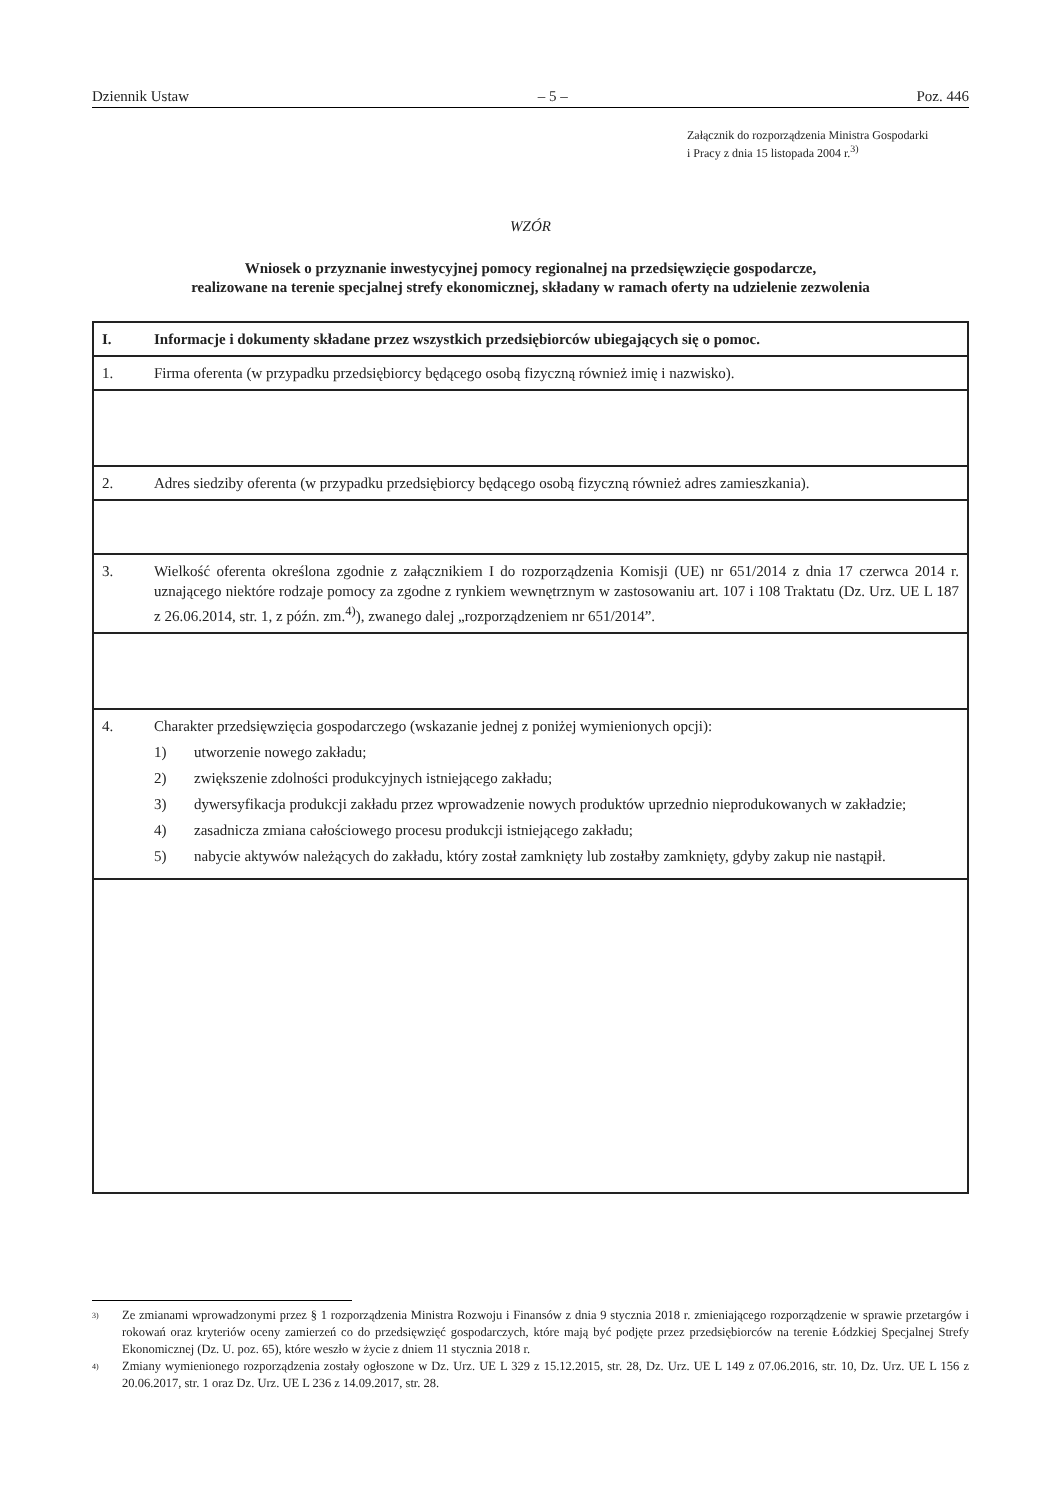Dziennik Ustaw – 5 – Poz. 446
Załącznik do rozporządzenia Ministra Gospodarki
i Pracy z dnia 15 listopada 2004 r.<sup>3)</sup>
WZÓR
Wniosek o przyznanie inwestycyjnej pomocy regionalnej na przedsięwzięcie gospodarcze,
realizowane na terenie specjalnej strefy ekonomicznej, składany w ramach oferty na udzielenie zezwolenia
| I. | Informacje i dokumenty składane przez wszystkich przedsiębiorców ubiegających się o pomoc. |
| 1. | Firma oferenta (w przypadku przedsiębiorcy będącego osobą fizyczną również imię i nazwisko). |
| 2. | Adres siedziby oferenta (w przypadku przedsiębiorcy będącego osobą fizyczną również adres zamieszkania). |
| 3. | Wielkość oferenta określona zgodnie z załącznikiem I do rozporządzenia Komisji (UE) nr 651/2014 z dnia 17 czerwca 2014 r. uznającego niektóre rodzaje pomocy za zgodne z rynkiem wewnętrznym w zastosowaniu art. 107 i 108 Traktatu (Dz. Urz. UE L 187 z 26.06.2014, str. 1, z późn. zm.<sup>4)</sup>), zwanego dalej „rozporządzeniem nr 651/2014”. |
| 4. | Charakter przedsięwzięcia gospodarczego (wskazanie jednej z poniżej wymienionych opcji): 1) utworzenie nowego zakładu; 2) zwiększenie zdolności produkcyjnych istniejącego zakładu; 3) dywersyfikacja produkcji zakładu przez wprowadzenie nowych produktów uprzednio nieprodukowanych w zakładzie; 4) zasadnicza zmiana całościowego procesu produkcji istniejącego zakładu; 5) nabycie aktywów należących do zakładu, który został zamknięty lub zostałby zamknięty, gdyby zakup nie nastąpił. |
<sup>3)</sup> Ze zmianami wprowadzonymi przez § 1 rozporządzenia Ministra Rozwoju i Finansów z dnia 9 stycznia 2018 r. zmieniającego rozporządzenie w sprawie przetargów i rokowań oraz kryteriów oceny zamierzeń co do przedsięwzięć gospodarczych, które mają być podjęte przez przedsiębiorców na terenie Łódzkiej Specjalnej Strefy Ekonomicznej (Dz. U. poz. 65), które weszło w życie z dniem 11 stycznia 2018 r.
<sup>4)</sup> Zmiany wymienionego rozporządzenia zostały ogłoszone w Dz. Urz. UE L 329 z 15.12.2015, str. 28, Dz. Urz. UE L 149 z 07.06.2016, str. 10, Dz. Urz. UE L 156 z 20.06.2017, str. 1 oraz Dz. Urz. UE L 236 z 14.09.2017, str. 28.